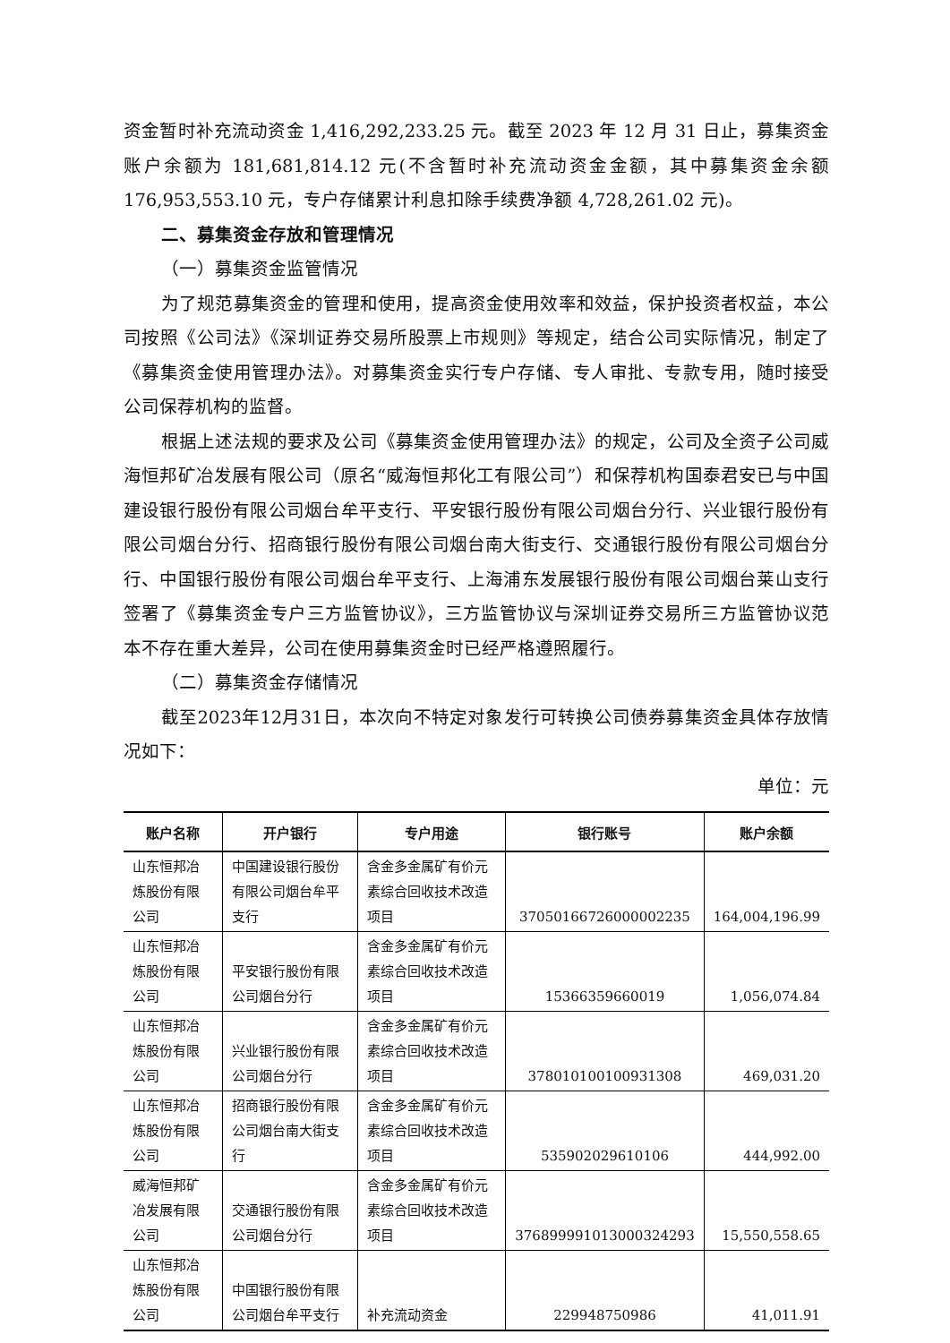资金暂时补充流动资金 1,416,292,233.25 元。截至 2023 年 12 月 31 日止，募集资金账户余额为 181,681,814.12 元(不含暂时补充流动资金金额，其中募集资金余额176,953,553.10 元，专户存储累计利息扣除手续费净额 4,728,261.02 元)。
二、募集资金存放和管理情况
（一）募集资金监管情况
为了规范募集资金的管理和使用，提高资金使用效率和效益，保护投资者权益，本公司按照《公司法》《深圳证券交易所股票上市规则》等规定，结合公司实际情况，制定了《募集资金使用管理办法》。对募集资金实行专户存储、专人审批、专款专用，随时接受公司保荐机构的监督。
根据上述法规的要求及公司《募集资金使用管理办法》的规定，公司及全资子公司威海恒邦矿冶发展有限公司（原名“威海恒邦化工有限公司”）和保荐机构国泰君安已与中国建设银行股份有限公司烟台牟平支行、平安银行股份有限公司烟台分行、兴业银行股份有限公司烟台分行、招商银行股份有限公司烟台南大街支行、交通银行股份有限公司烟台分行、中国银行股份有限公司烟台牟平支行、上海浦东发展银行股份有限公司烟台莱山支行签署了《募集资金专户三方监管协议》，三方监管协议与深圳证券交易所三方监管协议范本不存在重大差异，公司在使用募集资金时已经严格遵照履行。
（二）募集资金存储情况
截至2023年12月31日，本次向不特定对象发行可转换公司债券募集资金具体存放情况如下：
单位：元
| 账户名称 | 开户银行 | 专户用途 | 银行账号 | 账户余额 |
| --- | --- | --- | --- | --- |
| 山东恒邦冶炼股份有限公司 | 中国建设银行股份有限公司烟台牟平支行 | 含金多金属矿有价元素综合回收技术改造项目 | 37050166726000002235 | 164,004,196.99 |
| 山东恒邦冶炼股份有限公司 | 平安银行股份有限公司烟台分行 | 含金多金属矿有价元素综合回收技术改造项目 | 15366359660019 | 1,056,074.84 |
| 山东恒邦冶炼股份有限公司 | 兴业银行股份有限公司烟台分行 | 含金多金属矿有价元素综合回收技术改造项目 | 378010100100931308 | 469,031.20 |
| 山东恒邦冶炼股份有限公司 | 招商银行股份有限公司烟台南大街支行 | 含金多金属矿有价元素综合回收技术改造项目 | 535902029610106 | 444,992.00 |
| 威海恒邦矿冶发展有限公司 | 交通银行股份有限公司烟台分行 | 含金多金属矿有价元素综合回收技术改造项目 | 376899991013000324293 | 15,550,558.65 |
| 山东恒邦冶炼股份有限公司 | 中国银行股份有限公司烟台牟平支行 | 补充流动资金 | 229948750986 | 41,011.91 |